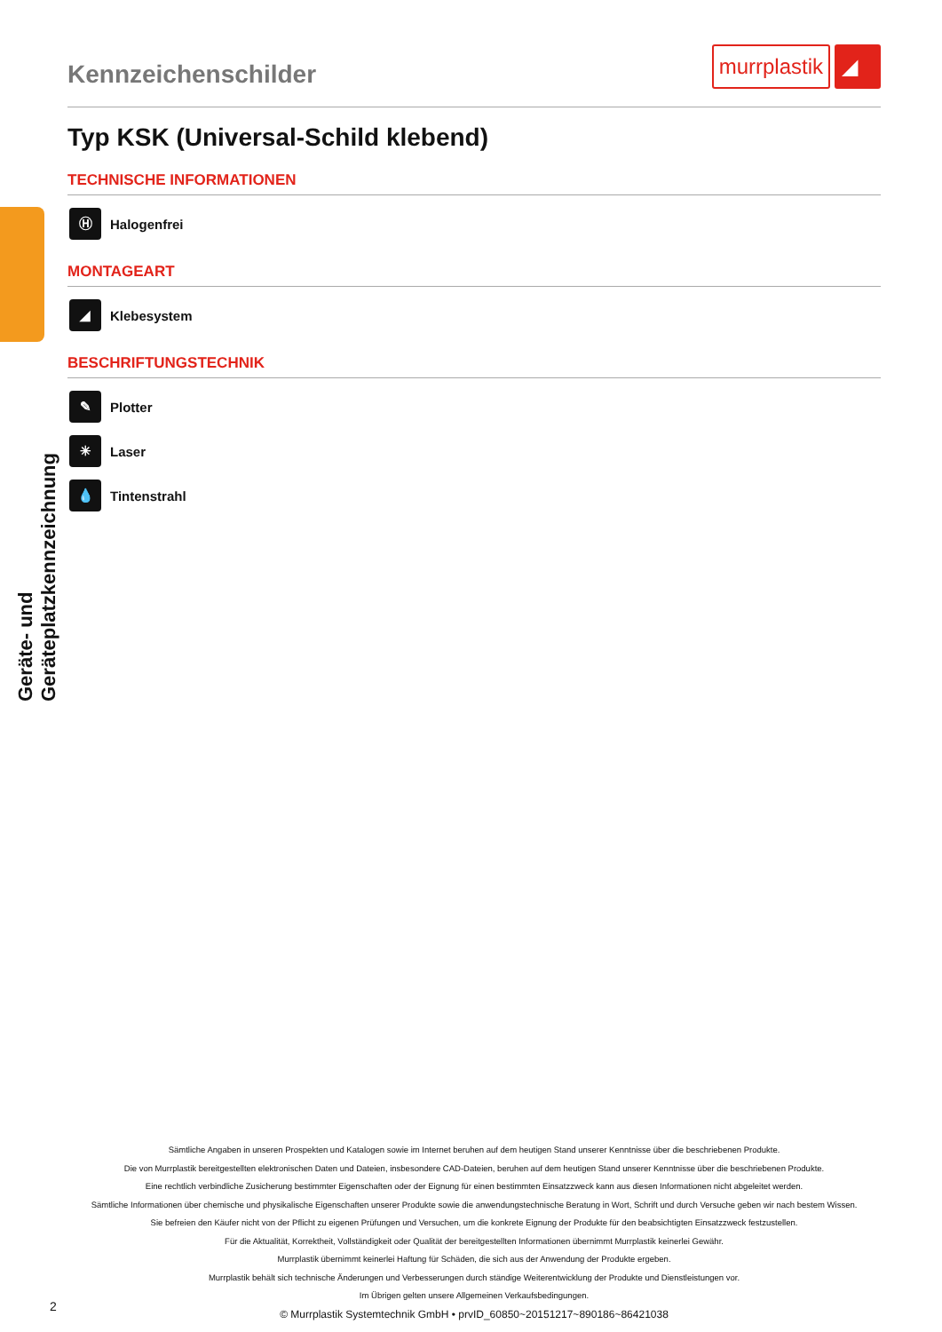Geräte- und Geräteplatzkennzeichnung
Kennzeichenschilder
murrplastik ◢
Typ KSK (Universal-Schild klebend)
TECHNISCHE INFORMATIONEN
Ⓗ Halogenfrei
MONTAGEART
◢ Klebesystem
BESCHRIFTUNGSTECHNIK
✎ Plotter
✳ Laser
💧 Tintenstrahl
Sämtliche Angaben in unseren Prospekten und Katalogen sowie im Internet beruhen auf dem heutigen Stand unserer Kenntnisse über die beschriebenen Produkte.
Die von Murrplastik bereitgestellten elektronischen Daten und Dateien, insbesondere CAD-Dateien, beruhen auf dem heutigen Stand unserer Kenntnisse über die beschriebenen Produkte.
Eine rechtlich verbindliche Zusicherung bestimmter Eigenschaften oder der Eignung für einen bestimmten Einsatzzweck kann aus diesen Informationen nicht abgeleitet werden.
Sämtliche Informationen über chemische und physikalische Eigenschaften unserer Produkte sowie die anwendungstechnische Beratung in Wort, Schrift und durch Versuche geben wir nach bestem Wissen.
Sie befreien den Käufer nicht von der Pflicht zu eigenen Prüfungen und Versuchen, um die konkrete Eignung der Produkte für den beabsichtigten Einsatzzweck festzustellen.
Für die Aktualität, Korrektheit, Vollständigkeit oder Qualität der bereitgestellten Informationen übernimmt Murrplastik keinerlei Gewähr.
Murrplastik übernimmt keinerlei Haftung für Schäden, die sich aus der Anwendung der Produkte ergeben.
Murrplastik behält sich technische Änderungen und Verbesserungen durch ständige Weiterentwicklung der Produkte und Dienstleistungen vor.
Im Übrigen gelten unsere Allgemeinen Verkaufsbedingungen.
© Murrplastik Systemtechnik GmbH • prvID_60850~20151217~890186~86421038
2